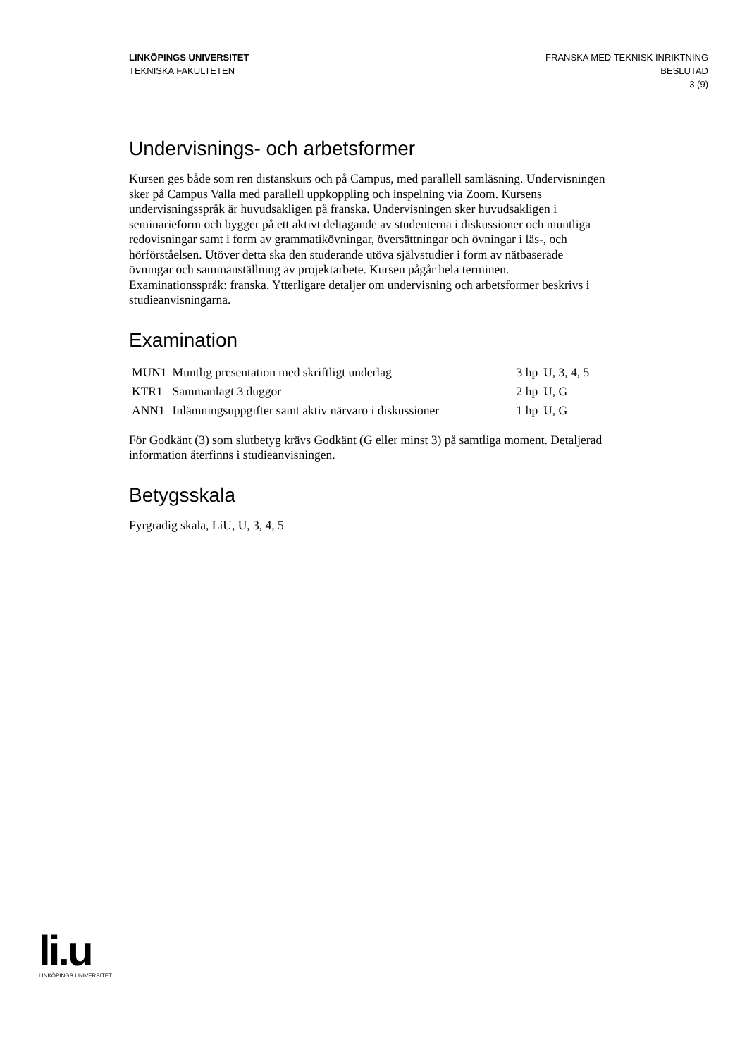LINKÖPINGS UNIVERSITET
TEKNISKA FAKULTETEN
FRANSKA MED TEKNISK INRIKTNING
BESLUTAD
3 (9)
Undervisnings- och arbetsformer
Kursen ges både som ren distanskurs och på Campus, med parallell samläsning. Undervisningen sker på Campus Valla med parallell uppkoppling och inspelning via Zoom. Kursens undervisningsspråk är huvudsakligen på franska. Undervisningen sker huvudsakligen i seminarieform och bygger på ett aktivt deltagande av studenterna i diskussioner och muntliga redovisningar samt i form av grammatikövningar, översättningar och övningar i läs-, och hörförståelsen. Utöver detta ska den studerande utöva självstudier i form av nätbaserade övningar och sammanställning av projektarbete. Kursen pågår hela terminen. Examinationsspråk: franska. Ytterligare detaljer om undervisning och arbetsformer beskrivs i studieanvisningarna.
Examination
| MUN1 | Muntlig presentation med skriftligt underlag | 3 hp | U, 3, 4, 5 |
| KTR1 | Sammanlagt 3 duggor | 2 hp | U, G |
| ANN1 | Inlämningsuppgifter samt aktiv närvaro i diskussioner | 1 hp | U, G |
För Godkänt (3) som slutbetyg krävs Godkänt (G eller minst 3) på samtliga moment. Detaljerad information återfinns i studieanvisningen.
Betygsskala
Fyrgradig skala, LiU, U, 3, 4, 5
li.u
LINKÖPINGS UNIVERSITET